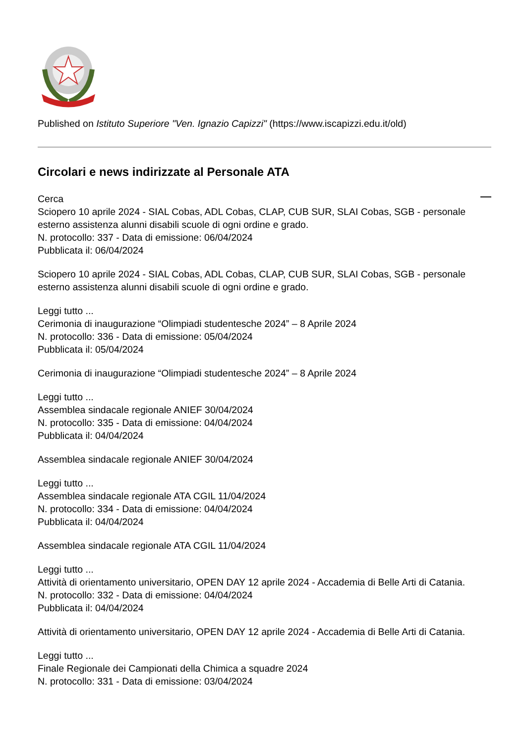Published on Istituto Superiore "Ven. Ignazio Capizzi" (https://www.iscapizzi.edu.it/old)
Circolari e news indirizzate al Personale ATA
Cerca
Sciopero 10 aprile 2024 - SIAL Cobas, ADL Cobas, CLAP, CUB SUR, SLAI Cobas, SGB - personale esterno assistenza alunni disabili scuole di ogni ordine e grado.
N. protocollo: 337 - Data di emissione: 06/04/2024
Pubblicata il: 06/04/2024
Sciopero 10 aprile 2024 - SIAL Cobas, ADL Cobas, CLAP, CUB SUR, SLAI Cobas, SGB - personale esterno assistenza alunni disabili scuole di ogni ordine e grado.
Leggi tutto ...
Cerimonia di inaugurazione “Olimpiadi studentesche 2024” – 8 Aprile 2024
N. protocollo: 336 - Data di emissione: 05/04/2024
Pubblicata il: 05/04/2024
Cerimonia di inaugurazione “Olimpiadi studentesche 2024” – 8 Aprile 2024
Leggi tutto ...
Assemblea sindacale regionale ANIEF 30/04/2024
N. protocollo: 335 - Data di emissione: 04/04/2024
Pubblicata il: 04/04/2024
Assemblea sindacale regionale ANIEF 30/04/2024
Leggi tutto ...
Assemblea sindacale regionale ATA CGIL 11/04/2024
N. protocollo: 334 - Data di emissione: 04/04/2024
Pubblicata il: 04/04/2024
Assemblea sindacale regionale ATA CGIL 11/04/2024
Leggi tutto ...
Attività di orientamento universitario, OPEN DAY 12 aprile 2024 - Accademia di Belle Arti di Catania.
N. protocollo: 332 - Data di emissione: 04/04/2024
Pubblicata il: 04/04/2024
Attività di orientamento universitario, OPEN DAY 12 aprile 2024 - Accademia di Belle Arti di Catania.
Leggi tutto ...
Finale Regionale dei Campionati della Chimica a squadre 2024
N. protocollo: 331 - Data di emissione: 03/04/2024